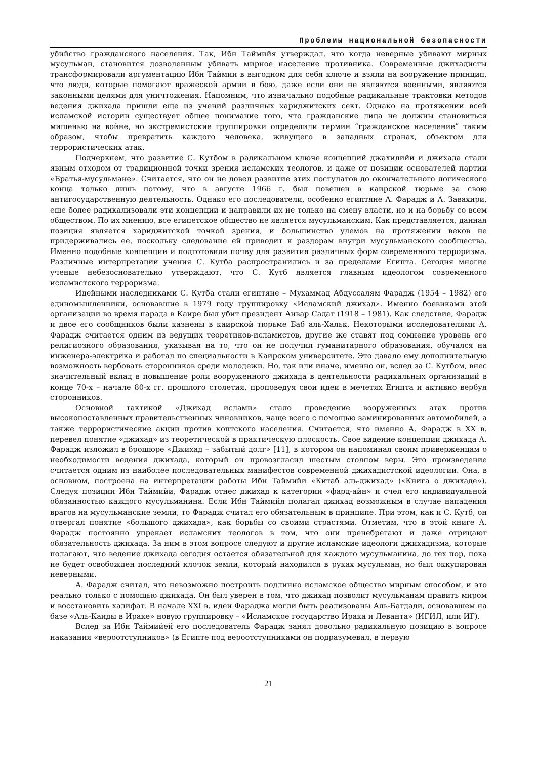Проблемы национальной безопасности
убийство гражданского населения. Так, Ибн Таймийя утверждал, что когда неверные убивают мирных мусульман, становится дозволенным убивать мирное население противника. Современные джихадисты трансформировали аргументацию Ибн Таймии в выгодном для себя ключе и взяли на вооружение принцип, что люди, которые помогают вражеской армии в бою, даже если они не являются военными, являются законными целями для уничтожения. Напомним, что изначально подобные радикальные трактовки методов ведения джихада пришли еще из учений различных хариджитских сект. Однако на протяжении всей исламской истории существует общее понимание того, что гражданские лица не должны становиться мишенью на войне, но экстремистские группировки определили термин “гражданское население” таким образом, чтобы превратить каждого человека, живущего в западных странах, объектом для террористических атак.
Подчеркнем, что развитие С. Кутбом в радикальном ключе концепций джахилийи и джихада стали явным отходом от традиционной точки зрения исламских теологов, и даже от позиции основателей партии «Братья-мусульмане». Считается, что он не довел развитие этих постулатов до окончательного логического конца только лишь потому, что в августе 1966 г. был повешен в каирской тюрьме за свою антигосударственную деятельность. Однако его последователи, особенно египтяне А. Фарадж и А. Завахири, еще более радикализовали эти концепции и направили их не только на смену власти, но и на борьбу со всем обществом. По их мнению, все египетское общество не является мусульманским. Как представляется, данная позиция является хариджитской точкой зрения, и большинство улемов на протяжении веков не придерживались ее, поскольку следование ей приводит к раздорам внутри мусульманского сообщества. Именно подобные концепции и подготовили почву для развития различных форм современного терроризма. Различные интерпретации учения С. Кутба распространились и за пределами Египта. Сегодня многие ученые небезосновательно утверждают, что С. Кутб является главным идеологом современного исламистского терроризма.
Идейными наследниками С. Кутба стали египтяне – Мухаммад Абдуссалям Фарадж (1954 – 1982) его единомышленники, основавшие в 1979 году группировку «Исламский джихад». Именно боевиками этой организации во время парада в Каире был убит президент Анвар Садат (1918 – 1981). Как следствие, Фарадж и двое его сообщников были казнены в каирской тюрьме Баб аль-Хальк. Некоторыми исследователями А. Фарадж считается одним из ведущих теоретиков-исламистов, другие же ставят под сомнение уровень его религиозного образования, указывая на то, что он не получил гуманитарного образования, обучался на инженера-электрика и работал по специальности в Каирском университете. Это давало ему дополнительную возможность вербовать сторонников среди молодежи. Но, так или иначе, именно он, вслед за С. Кутбом, внес значительный вклад в повышение роли вооруженного джихада в деятельности радикальных организаций в конце 70-х – начале 80-х гг. прошлого столетия, проповедуя свои идеи в мечетях Египта и активно вербуя сторонников.
Основной тактикой «Джихад ислами» стало проведение вооруженных атак против высокопоставленных правительственных чиновников, чаще всего с помощью заминированных автомобилей, а также террористические акции против коптского населения. Считается, что именно А. Фарадж в XX в. перевел понятие «джихад» из теоретической в практическую плоскость. Свое видение концепции джихада А. Фарадж изложил в брошюре «Джихад – забытый долг» [11], в котором он напоминал своим приверженцам о необходимости ведения джихада, который он провозгласил шестым столпом веры. Это произведение считается одним из наиболее последовательных манифестов современной джихадистской идеологии. Она, в основном, построена на интерпретации работы Ибн Таймийи «Китаб аль-джихад» («Книга о джихаде»). Следуя позиции Ибн Таймийи, Фарадж отнес джихад к категории «фард-айн» и счел его индивидуальной обязанностью каждого мусульманина. Если Ибн Таймийя полагал джихад возможным в случае нападения врагов на мусульманские земли, то Фарадж считал его обязательным в принципе. При этом, как и С. Кутб, он отвергал понятие «большого джихада», как борьбы со своими страстями. Отметим, что в этой книге А. Фарадж постоянно упрекает исламских теологов в том, что они пренебрегают и даже отрицают обязательность джихада. За ним в этом вопросе следуют и другие исламские идеологи джихадизма, которые полагают, что ведение джихада сегодня остается обязательной для каждого мусульманина, до тех пор, пока не будет освобожден последний клочок земли, который находился в руках мусульман, но был оккупирован неверными.
А. Фарадж считал, что невозможно построить подлинно исламское общество мирным способом, и это реально только с помощью джихада. Он был уверен в том, что джихад позволит мусульманам править миром и восстановить халифат. В начале XXI в. идеи Фараджа могли быть реализованы Аль-Багдади, основавшем на базе «Аль-Каиды в Ираке» новую группировку – «Исламское государство Ирака и Леванта» (ИГИЛ, или ИГ).
Вслед за Ибн Таймийей его последователь Фарадж занял довольно радикальную позицию в вопросе наказания «вероотступников» (в Египте под вероотступниками он подразумевал, в первую
21